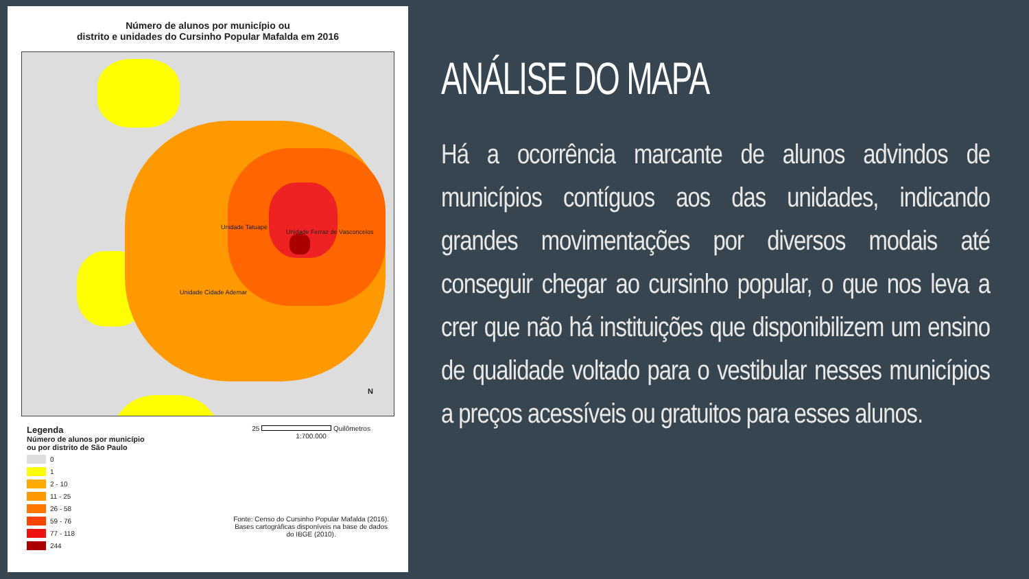Número de alunos por município ou
distrito e unidades do Cursinho Popular Mafalda em 2016
Unidade Tatuapé
Unidade Ferraz de Vasconcelos
Unidade Cidade Ademar
N
Legenda
Número de alunos por município
ou por distrito de São Paulo
0
1
2 - 10
11 - 25
26 - 58
59 - 76
77 - 118
244
25 Quilômetros
1:700.000
Fonte: Censo do Cursinho Popular Mafalda (2016).
Bases cartográficas disponíveis na base de dados
do IBGE (2010).
ANÁLISE DO MAPA
Há a ocorrência marcante de alunos advindos de municípios contíguos aos das unidades, indicando grandes movimentações por diversos modais até conseguir chegar ao cursinho popular, o que nos leva a crer que não há instituições que disponibilizem um ensino de qualidade voltado para o vestibular nesses municípios a preços acessíveis ou gratuitos para esses alunos.